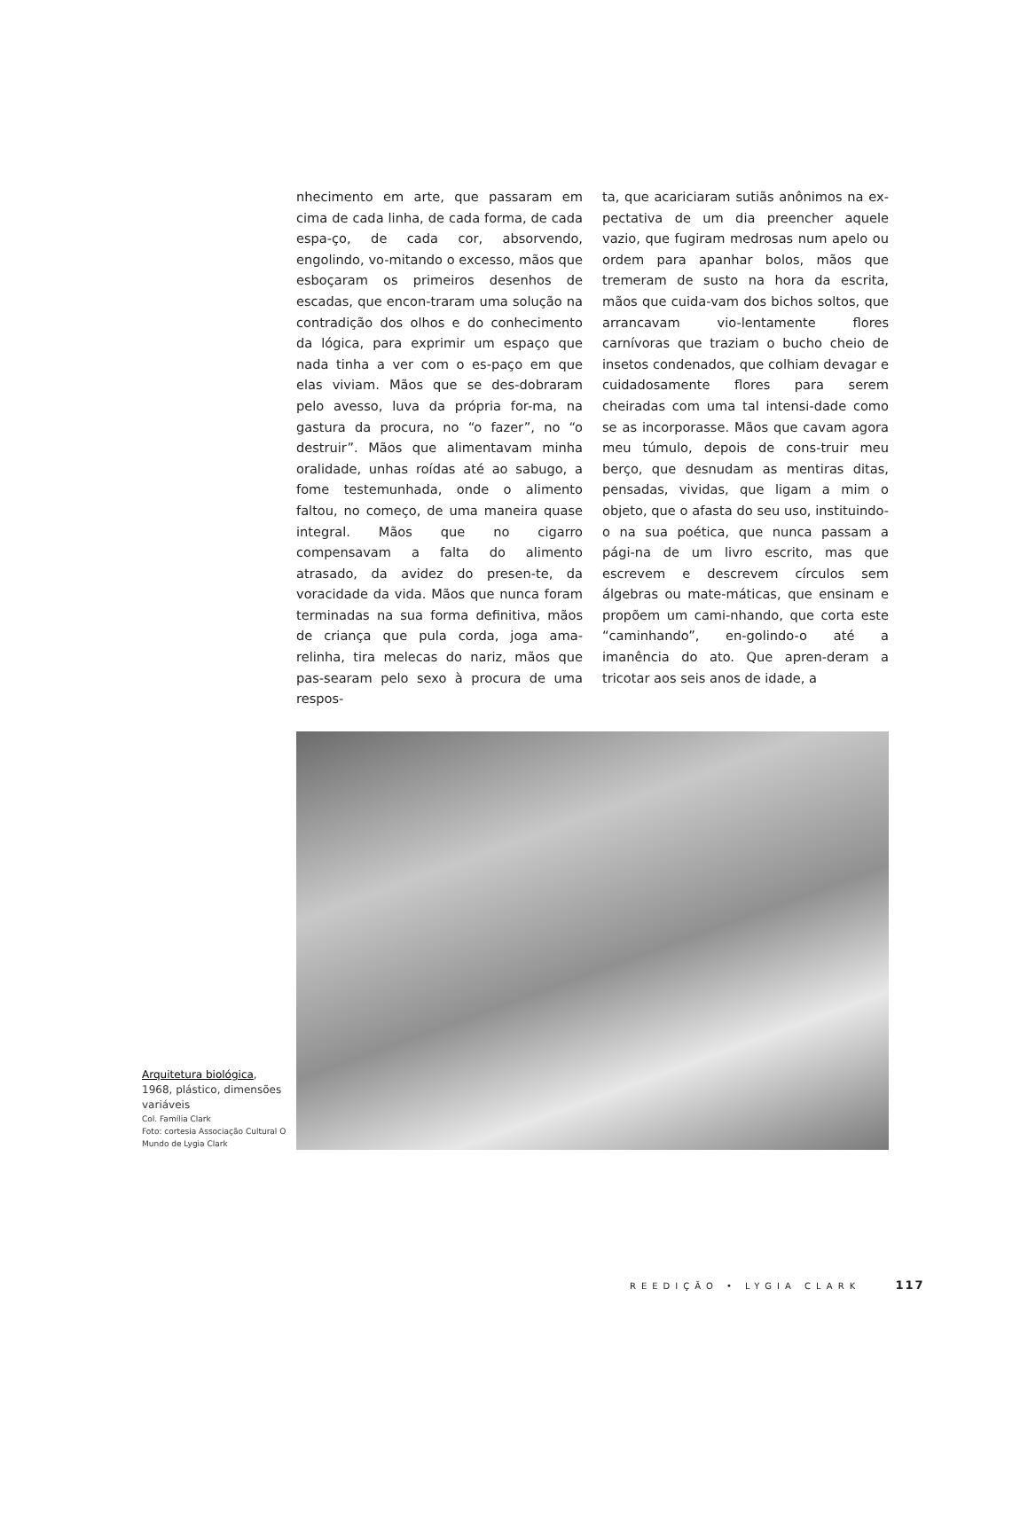nhecimento em arte, que passaram em cima de cada linha, de cada forma, de cada espa-ço, de cada cor, absorvendo, engolindo, vo-mitando o excesso, mãos que esboçaram os primeiros desenhos de escadas, que encon-traram uma solução na contradição dos olhos e do conhecimento da lógica, para exprimir um espaço que nada tinha a ver com o es-paço em que elas viviam. Mãos que se des-dobraram pelo avesso, luva da própria for-ma, na gastura da procura, no “o fazer”, no “o destruir”. Mãos que alimentavam minha oralidade, unhas roídas até ao sabugo, a fome testemunhada, onde o alimento faltou, no começo, de uma maneira quase integral. Mãos que no cigarro compensavam a falta do alimento atrasado, da avidez do presen-te, da voracidade da vida. Mãos que nunca foram terminadas na sua forma definitiva, mãos de criança que pula corda, joga ama-relinha, tira melecas do nariz, mãos que pas-searam pelo sexo à procura de uma respos-
ta, que acariciaram sutiãs anônimos na ex-pectativa de um dia preencher aquele vazio, que fugiram medrosas num apelo ou ordem para apanhar bolos, mãos que tremeram de susto na hora da escrita, mãos que cuida-vam dos bichos soltos, que arrancavam vio-lentamente flores carnívoras que traziam o bucho cheio de insetos condenados, que colhiam devagar e cuidadosamente flores para serem cheiradas com uma tal intensi-dade como se as incorporasse. Mãos que cavam agora meu túmulo, depois de cons-truir meu berço, que desnudam as mentiras ditas, pensadas, vividas, que ligam a mim o objeto, que o afasta do seu uso, instituindo-o na sua poética, que nunca passam a pági-na de um livro escrito, mas que escrevem e descrevem círculos sem álgebras ou mate-máticas, que ensinam e propõem um cami-nhando, que corta este “caminhando”, en-golindo-o até a imanência do ato. Que apren-deram a tricotar aos seis anos de idade, a
Arquitetura biológica, 1968, plástico, dimensões variáveis
Col. Família Clark
Foto: cortesia Associação Cultural O Mundo de Lygia Clark
REEDIÇÃO • LYGIA CLARK 117